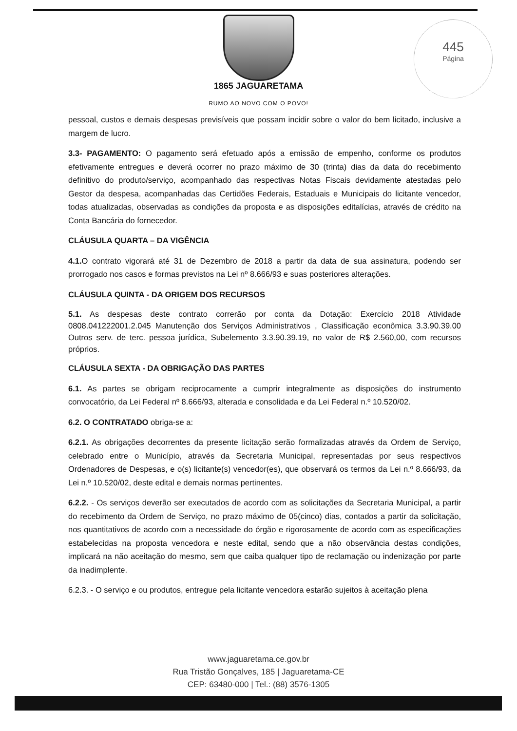1865 JAGUARETAMA
RUMO AO NOVO COM O POVO!
445
Página
pessoal, custos e demais despesas previsíveis que possam incidir sobre o valor do bem licitado, inclusive a margem de lucro.
3.3- PAGAMENTO: O pagamento será efetuado após a emissão de empenho, conforme os produtos efetivamente entregues e deverá ocorrer no prazo máximo de 30 (trinta) dias da data do recebimento definitivo do produto/serviço, acompanhado das respectivas Notas Fiscais devidamente atestadas pelo Gestor da despesa, acompanhadas das Certidões Federais, Estaduais e Municipais do licitante vencedor, todas atualizadas, observadas as condições da proposta e as disposições editalícias, através de crédito na Conta Bancária do fornecedor.
CLÁUSULA QUARTA – DA VIGÊNCIA
4.1. O contrato vigorará até 31 de Dezembro de 2018 a partir da data de sua assinatura, podendo ser prorrogado nos casos e formas previstos na Lei nº 8.666/93 e suas posteriores alterações.
CLÁUSULA QUINTA - DA ORIGEM DOS RECURSOS
5.1. As despesas deste contrato correrão por conta da Dotação: Exercício 2018 Atividade 0808.041222001.2.045 Manutenção dos Serviços Administrativos , Classificação econômica 3.3.90.39.00 Outros serv. de terc. pessoa jurídica, Subelemento 3.3.90.39.19, no valor de R$ 2.560,00, com recursos próprios.
CLÁUSULA SEXTA - DA OBRIGAÇÃO DAS PARTES
6.1. As partes se obrigam reciprocamente a cumprir integralmente as disposições do instrumento convocatório, da Lei Federal nº 8.666/93, alterada e consolidada e da Lei Federal n.º 10.520/02.
6.2. O CONTRATADO obriga-se a:
6.2.1. As obrigações decorrentes da presente licitação serão formalizadas através da Ordem de Serviço, celebrado entre o Município, através da Secretaria Municipal, representadas por seus respectivos Ordenadores de Despesas, e o(s) licitante(s) vencedor(es), que observará os termos da Lei n.º 8.666/93, da Lei n.º 10.520/02, deste edital e demais normas pertinentes.
6.2.2. - Os serviços deverão ser executados de acordo com as solicitações da Secretaria Municipal, a partir do recebimento da Ordem de Serviço, no prazo máximo de 05(cinco) dias, contados a partir da solicitação, nos quantitativos de acordo com a necessidade do órgão e rigorosamente de acordo com as especificações estabelecidas na proposta vencedora e neste edital, sendo que a não observância destas condições, implicará na não aceitação do mesmo, sem que caiba qualquer tipo de reclamação ou indenização por parte da inadimplente.
6.2.3. - O serviço e ou produtos, entregue pela licitante vencedora estarão sujeitos à aceitação plena
www.jaguaretama.ce.gov.br
Rua Tristão Gonçalves, 185 | Jaguaretama-CE
CEP: 63480-000 | Tel.: (88) 3576-1305